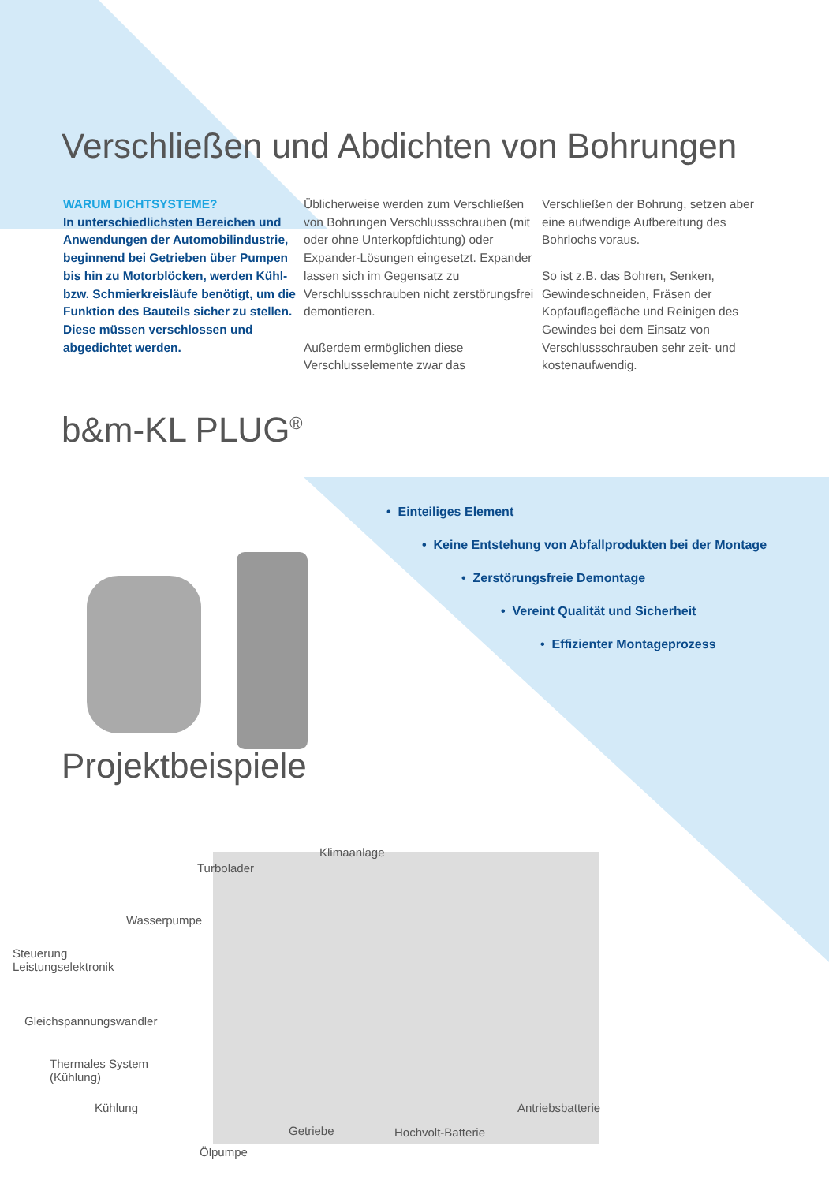Verschließen und Abdichten von Bohrungen
WARUM DICHTSYSTEME?
In unterschiedlichsten Bereichen und Anwendungen der Automobilindustrie, beginnend bei Getrieben über Pumpen bis hin zu Motorblöcken, werden Kühl- bzw. Schmierkreisläufe benötigt, um die Funktion des Bauteils sicher zu stellen. Diese müssen verschlossen und abgedichtet werden.
Üblicherweise werden zum Verschließen von Bohrungen Verschlussschrauben (mit oder ohne Unterkopfdichtung) oder Expander-Lösungen eingesetzt. Expander lassen sich im Gegensatz zu Verschlussschrauben nicht zerstörungsfrei demontieren.
Außerdem ermöglichen diese Verschlusselemente zwar das
Verschließen der Bohrung, setzen aber eine aufwendige Aufbereitung des Bohrlochs voraus.
So ist z.B. das Bohren, Senken, Gewindeschneiden, Fräsen der Kopfauflagefläche und Reinigen des Gewindes bei dem Einsatz von Verschlussschrauben sehr zeit- und kostenaufwendig.
b&m-KL PLUG<sup>®</sup>
• Einteiliges Element
• Keine Entstehung von Abfallprodukten bei der Montage
• Zerstörungsfreie Demontage
• Vereint Qualität und Sicherheit
• Effizienter Montageprozess
Projektbeispiele
Klimaanlage
Turbolader
Wasserpumpe
Steuerung
Leistungselektronik
Gleichspannungswandler
Thermales System
(Kühlung)
Kühlung Antriebsbatterie
Getriebe Hochvolt-Batterie
Ölpumpe